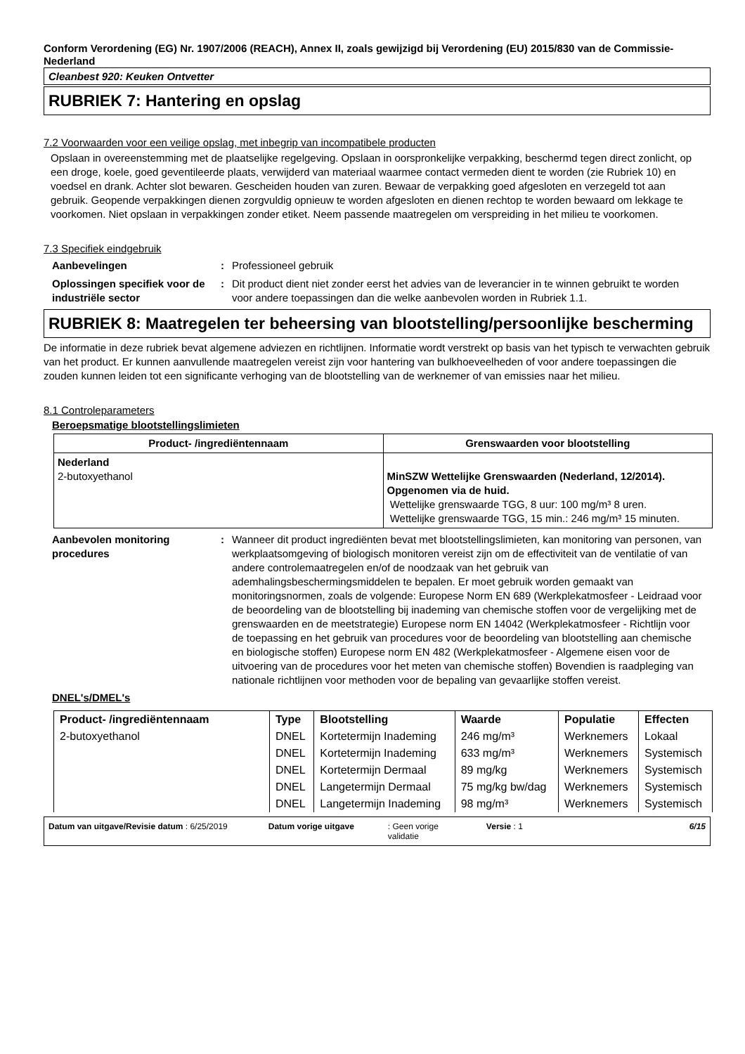Conform Verordening (EG) Nr. 1907/2006 (REACH), Annex II, zoals gewijzigd bij Verordening (EU) 2015/830 van de Commissie- Nederland
Cleanbest 920: Keuken Ontvetter
RUBRIEK 7: Hantering en opslag
7.2 Voorwaarden voor een veilige opslag, met inbegrip van incompatibele producten
Opslaan in overeenstemming met de plaatselijke regelgeving. Opslaan in oorspronkelijke verpakking, beschermd tegen direct zonlicht, op een droge, koele, goed geventileerde plaats, verwijderd van materiaal waarmee contact vermeden dient te worden (zie Rubriek 10) en voedsel en drank. Achter slot bewaren. Gescheiden houden van zuren. Bewaar de verpakking goed afgesloten en verzegeld tot aan gebruik. Geopende verpakkingen dienen zorgvuldig opnieuw te worden afgesloten en dienen rechtop te worden bewaard om lekkage te voorkomen. Niet opslaan in verpakkingen zonder etiket. Neem passende maatregelen om verspreiding in het milieu te voorkomen.
7.3 Specifiek eindgebruik
Aanbevelingen : Professioneel gebruik
Oplossingen specifiek voor de industriële sector
: Dit product dient niet zonder eerst het advies van de leverancier in te winnen gebruikt te worden voor andere toepassingen dan die welke aanbevolen worden in Rubriek 1.1.
RUBRIEK 8: Maatregelen ter beheersing van blootstelling/persoonlijke bescherming
De informatie in deze rubriek bevat algemene adviezen en richtlijnen. Informatie wordt verstrekt op basis van het typisch te verwachten gebruik van het product. Er kunnen aanvullende maatregelen vereist zijn voor hantering van bulkhoeveelheden of voor andere toepassingen die zouden kunnen leiden tot een significante verhoging van de blootstelling van de werknemer of van emissies naar het milieu.
8.1 Controleparameters
Beroepsmatige blootstellingslimieten
| Product- /ingrediëntennaam | Grenswaarden voor blootstelling |
| --- | --- |
| Nederland 2-butoxyethanol | MinSZW Wettelijke Grenswaarden (Nederland, 12/2014). Opgenomen via de huid. Wettelijke grenswaarde TGG, 8 uur: 100 mg/m³ 8 uren. Wettelijke grenswaarde TGG, 15 min.: 246 mg/m³ 15 minuten. |
Aanbevolen monitoring procedures
: Wanneer dit product ingrediënten bevat met blootstellingslimieten, kan monitoring van personen, van werkplaatsomgeving of biologisch monitoren vereist zijn om de effectiviteit van de ventilatie of van andere controlemaatregelen en/of de noodzaak van het gebruik van ademhalingsbeschermingsmiddelen te bepalen. Er moet gebruik worden gemaakt van monitoringsnormen, zoals de volgende: Europese Norm EN 689 (Werkplekatmosfeer - Leidraad voor de beoordeling van de blootstelling bij inademing van chemische stoffen voor de vergelijking met de grenswaarden en de meetstrategie) Europese norm EN 14042 (Werkplekatmosfeer - Richtlijn voor de toepassing en het gebruik van procedures voor de beoordeling van blootstelling aan chemische en biologische stoffen) Europese norm EN 482 (Werkplekatmosfeer - Algemene eisen voor de uitvoering van de procedures voor het meten van chemische stoffen) Bovendien is raadpleging van nationale richtlijnen voor methoden voor de bepaling van gevaarlijke stoffen vereist.
DNEL's/DMEL's
| Product- /ingrediëntennaam | Type | Blootstelling | Waarde | Populatie | Effecten |
| --- | --- | --- | --- | --- | --- |
| 2-butoxyethanol | DNEL | Kortetermijn Inademing | 246 mg/m³ | Werknemers | Lokaal |
| | DNEL | Kortetermijn Inademing | 633 mg/m³ | Werknemers | Systemisch |
| | DNEL | Kortetermijn Dermaal | 89 mg/kg | Werknemers | Systemisch |
| | DNEL | Langetermijn Dermaal | 75 mg/kg bw/dag | Werknemers | Systemisch |
| | DNEL | Langetermijn Inademing | 98 mg/m³ | Werknemers | Systemisch |
Datum van uitgave/Revisie datum : 6/25/2019 Datum vorige uitgave: Geen vorige
validatie Versie : 1 6/15